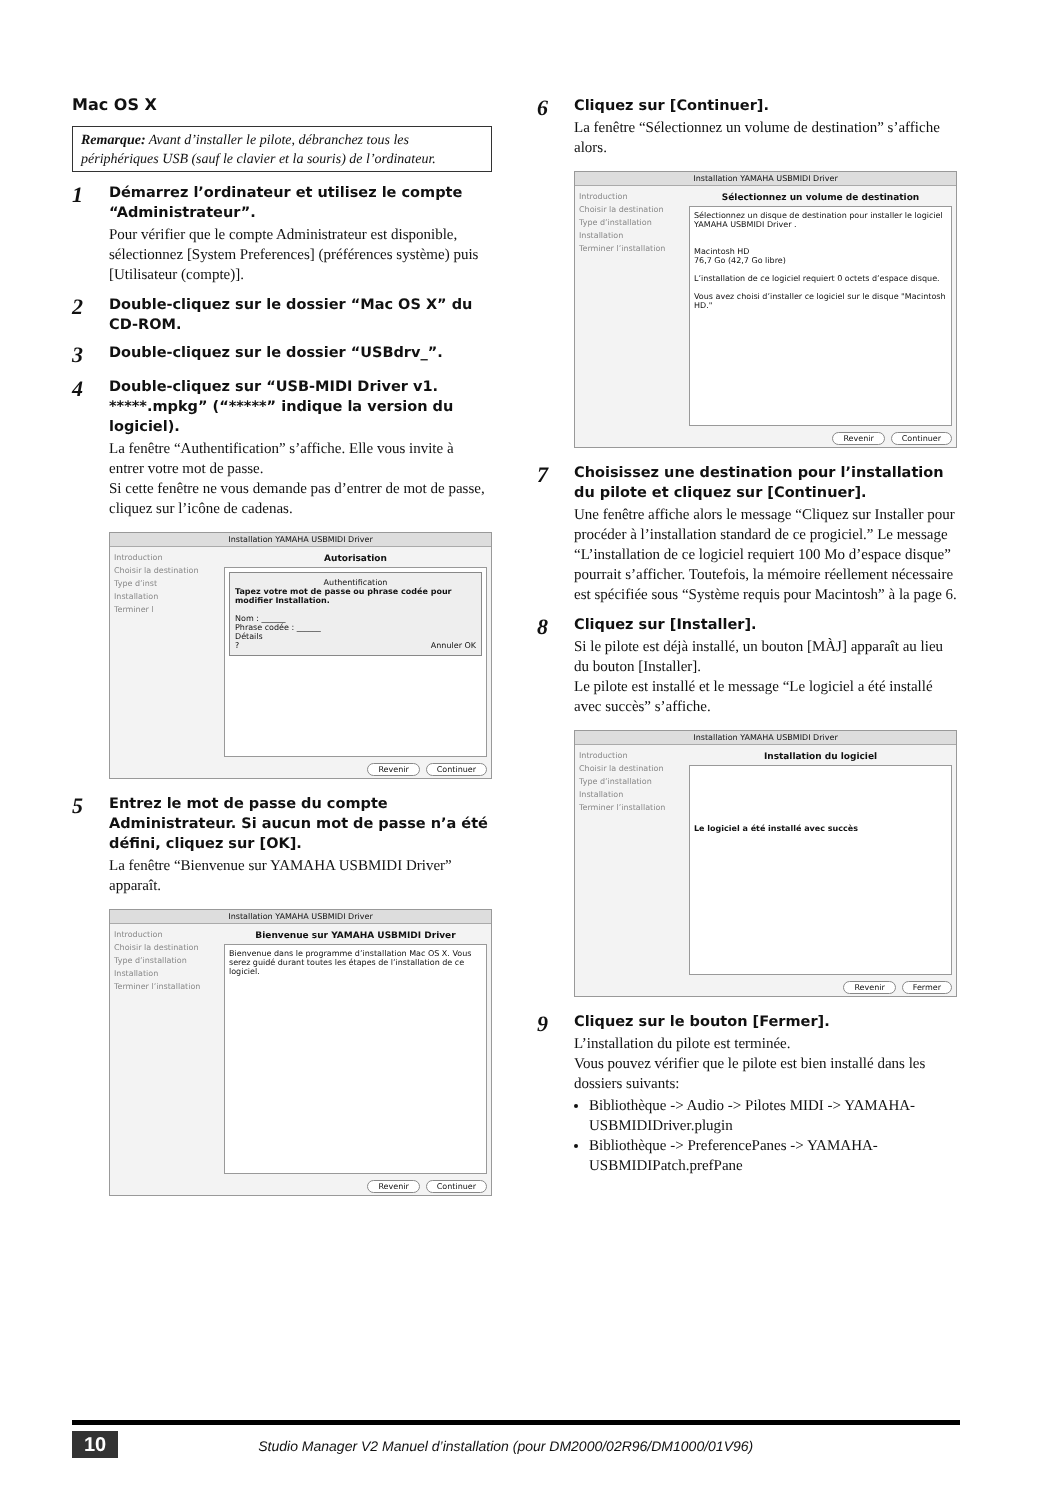Mac OS X
Remarque: Avant d’installer le pilote, débranchez tous les périphériques USB (sauf le clavier et la souris) de l’ordinateur.
1
Démarrez l’ordinateur et utilisez le compte “Administrateur”.
Pour vérifier que le compte Administrateur est disponible, sélectionnez [System Preferences] (préférences système) puis [Utilisateur (compte)].
2
Double-cliquez sur le dossier “Mac OS X” du CD-ROM.
3
Double-cliquez sur le dossier “USBdrv_”.
4
Double-cliquez sur “USB-MIDI Driver v1. *****.mpkg” (“*****” indique la version du logiciel).
La fenêtre “Authentification” s’affiche. Elle vous invite à entrer votre mot de passe.
Si cette fenêtre ne vous demande pas d’entrer de mot de passe, cliquez sur l’icône de cadenas.
Installation YAMAHA USBMIDI Driver
Introduction
Choisir la destination
Type d’inst
Installation
Terminer l
Autorisation
Authentification
Tapez votre mot de passe ou phrase codée pour modifier Installation.
Nom : ______
Phrase codée : ______
Détails
? Annuler OK
Revenir Continuer
5
Entrez le mot de passe du compte Administrateur. Si aucun mot de passe n’a été défini, cliquez sur [OK].
La fenêtre “Bienvenue sur YAMAHA USBMIDI Driver” apparaît.
Installation YAMAHA USBMIDI Driver
Introduction
Choisir la destination
Type d’installation
Installation
Terminer l’installation
Bienvenue sur YAMAHA USBMIDI Driver
Bienvenue dans le programme d’installation Mac OS X. Vous serez guidé durant toutes les étapes de l’installation de ce logiciel.
Revenir Continuer
6
Cliquez sur [Continuer].
La fenêtre “Sélectionnez un volume de destination” s’affiche alors.
Installation YAMAHA USBMIDI Driver
Introduction
Choisir la destination
Type d’installation
Installation
Terminer l’installation
Sélectionnez un volume de destination
Sélectionnez un disque de destination pour installer le logiciel YAMAHA USBMIDI Driver .
Macintosh HD
76,7 Go (42,7 Go libre)
L’installation de ce logiciel requiert 0 octets d’espace disque.
Vous avez choisi d’installer ce logiciel sur le disque "Macintosh HD."
Revenir Continuer
7
Choisissez une destination pour l’installation du pilote et cliquez sur [Continuer].
Une fenêtre affiche alors le message “Cliquez sur Installer pour procéder à l’installation standard de ce progiciel.” Le message “L’installation de ce logiciel requiert 100 Mo d’espace disque” pourrait s’afficher. Toutefois, la mémoire réellement nécessaire est spécifiée sous “Système requis pour Macintosh” à la page 6.
8
Cliquez sur [Installer].
Si le pilote est déjà installé, un bouton [MÀJ] apparaît au lieu du bouton [Installer].
Le pilote est installé et le message “Le logiciel a été installé avec succès” s’affiche.
Installation YAMAHA USBMIDI Driver
Introduction
Choisir la destination
Type d’installation
Installation
Terminer l’installation
Installation du logiciel
Le logiciel a été installé avec succès
Revenir Fermer
9
Cliquez sur le bouton [Fermer].
L’installation du pilote est terminée.
Vous pouvez vérifier que le pilote est bien installé dans les dossiers suivants:
Bibliothèque -> Audio -> Pilotes MIDI -> YAMAHA-USBMIDIDriver.plugin
Bibliothèque -> PreferencePanes -> YAMAHA-USBMIDIPatch.prefPane
10 Studio Manager V2 Manuel d’installation (pour DM2000/02R96/DM1000/01V96)